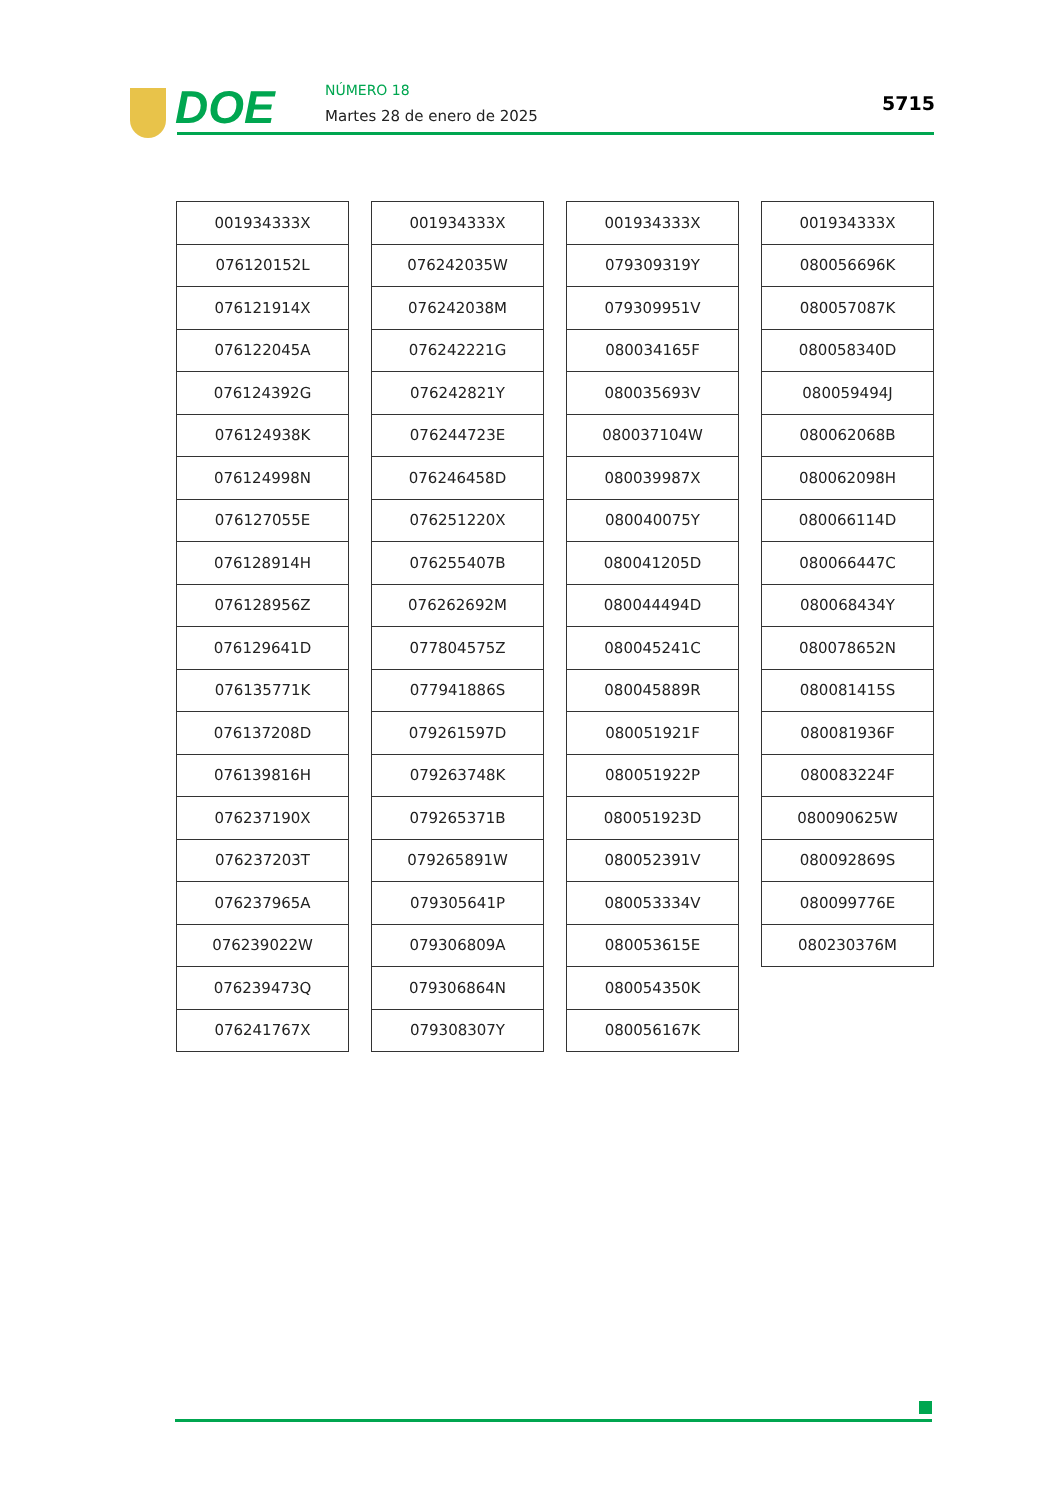DOE NÚMERO 18
Martes 28 de enero de 2025
5715
| 001934333X |
| 076120152L |
| 076121914X |
| 076122045A |
| 076124392G |
| 076124938K |
| 076124998N |
| 076127055E |
| 076128914H |
| 076128956Z |
| 076129641D |
| 076135771K |
| 076137208D |
| 076139816H |
| 076237190X |
| 076237203T |
| 076237965A |
| 076239022W |
| 076239473Q |
| 076241767X |
| 001934333X |
| 076242035W |
| 076242038M |
| 076242221G |
| 076242821Y |
| 076244723E |
| 076246458D |
| 076251220X |
| 076255407B |
| 076262692M |
| 077804575Z |
| 077941886S |
| 079261597D |
| 079263748K |
| 079265371B |
| 079265891W |
| 079305641P |
| 079306809A |
| 079306864N |
| 079308307Y |
| 001934333X |
| 079309319Y |
| 079309951V |
| 080034165F |
| 080035693V |
| 080037104W |
| 080039987X |
| 080040075Y |
| 080041205D |
| 080044494D |
| 080045241C |
| 080045889R |
| 080051921F |
| 080051922P |
| 080051923D |
| 080052391V |
| 080053334V |
| 080053615E |
| 080054350K |
| 080056167K |
| 001934333X |
| 080056696K |
| 080057087K |
| 080058340D |
| 080059494J |
| 080062068B |
| 080062098H |
| 080066114D |
| 080066447C |
| 080068434Y |
| 080078652N |
| 080081415S |
| 080081936F |
| 080083224F |
| 080090625W |
| 080092869S |
| 080099776E |
| 080230376M |